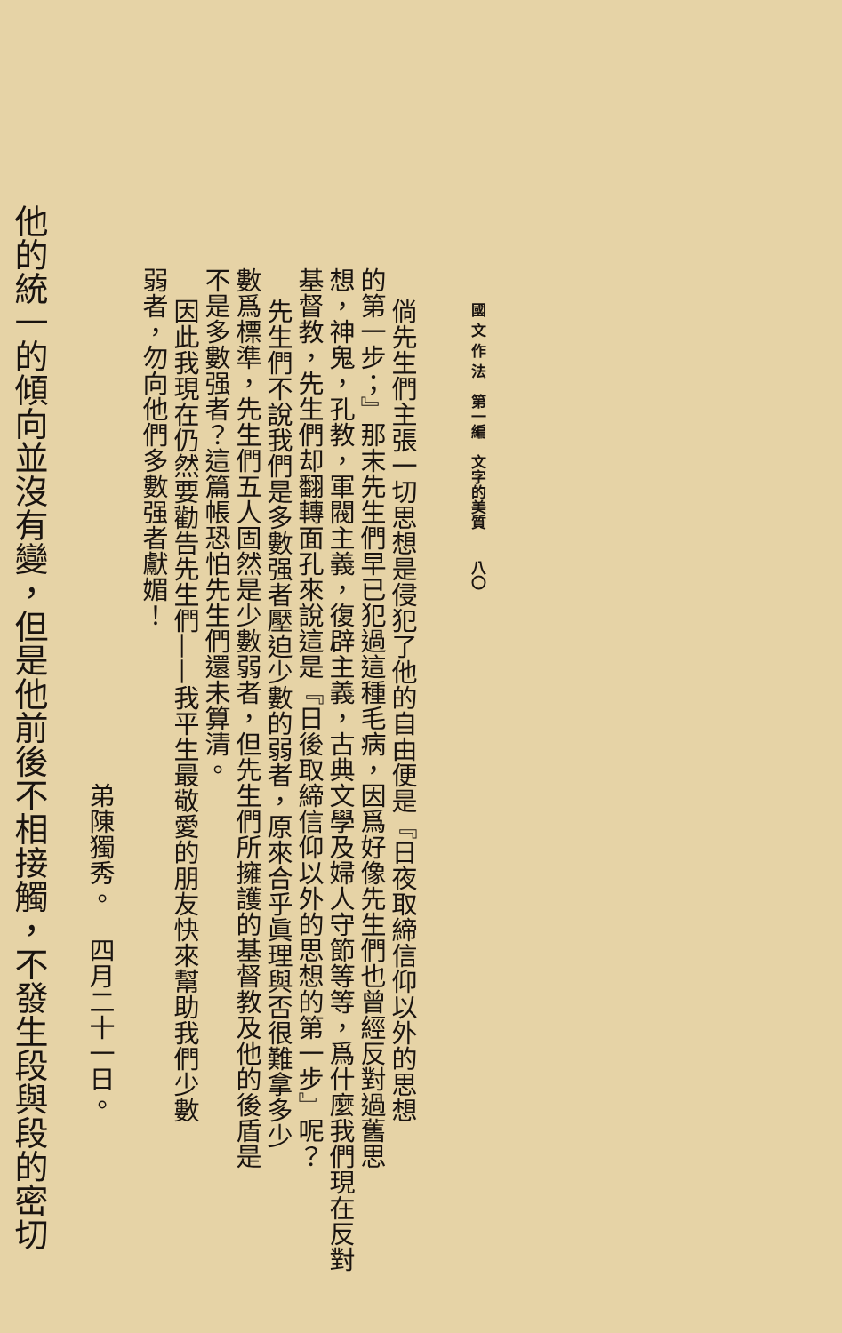國 文 作 法　第一編　文字的美質　　八〇
倘先生們主張一切思想是侵犯了他的自由便是『日夜取締信仰以外的思想
的第一步；』那末先生們早已犯過這種毛病，因爲好像先生們也曾經反對過舊思
想，神鬼，孔教，軍閥主義，復辟主義，古典文學及婦人守節等等，爲什麼我們現在反對
基督教，先生們却翻轉面孔來說這是『日後取締信仰以外的思想的第一步』呢？
先生們不說我們是多數强者壓迫少數的弱者，原來合乎眞理與否很難拿多少
數爲標準，先生們五人固然是少數弱者，但先生們所擁護的基督教及他的後盾是
不是多數强者？這篇帳恐怕先生們還未算清。
因此我現在仍然要勸告先生們——我平生最敬愛的朋友快來幫助我們少數
弱者，勿向他們多數强者獻媚！
弟陳獨秀。　四月二十一日。
他的統一的傾向並沒有變，但是他前後不相接觸，不發生段與段的密切